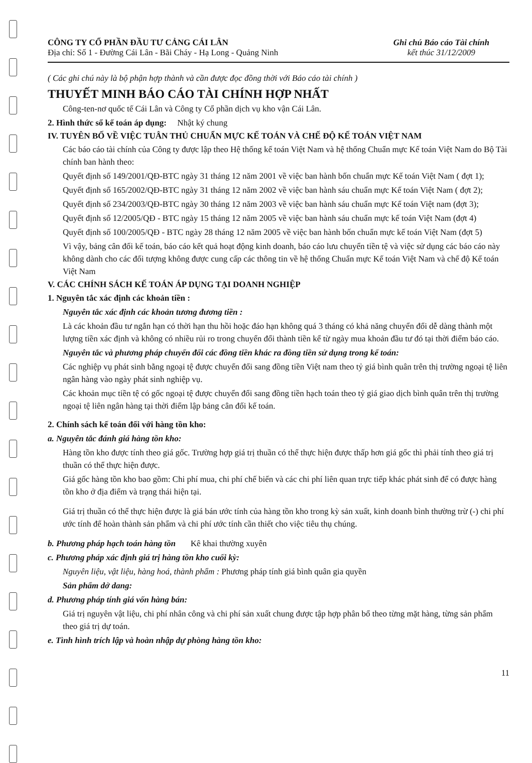CÔNG TY CỔ PHẦN ĐẦU TƯ CẢNG CÁI LÂN
Địa chỉ: Số 1 - Đường Cái Lân - Bãi Cháy - Hạ Long - Quảng Ninh
Ghi chú Báo cáo Tài chính
kết thúc 31/12/2009
( Các ghi chú này là bộ phận hợp thành và cần được đọc đồng thời với Báo cáo tài chính )
THUYẾT MINH BÁO CÁO TÀI CHÍNH HỢP NHẤT
Công-ten-nơ quốc tế Cái Lân và Công ty Cổ phần dịch vụ kho vận Cái Lân.
2. Hình thức sổ kế toán áp dụng: Nhật ký chung
IV. TUYÊN BỐ VỀ VIỆC TUÂN THỦ CHUẨN MỰC KẾ TOÁN VÀ CHẾ ĐỘ KẾ TOÁN VIỆT NAM
Các báo cáo tài chính của Công ty được lập theo Hệ thống kế toán Việt Nam và hệ thống Chuẩn mực Kế toán Việt Nam do Bộ Tài chính ban hành theo:
Quyết định số 149/2001/QĐ-BTC ngày 31 tháng 12 năm 2001 về việc ban hành bốn chuẩn mực Kế toán Việt Nam ( đợt 1);
Quyết định số 165/2002/QĐ-BTC ngày 31 tháng 12 năm 2002 về việc ban hành sáu chuẩn mực Kế toán Việt Nam ( đợt 2);
Quyết định số 234/2003/QĐ-BTC ngày 30 tháng 12 năm 2003 về việc ban hành sáu chuẩn mực Kế toán Việt nam (đợt 3);
Quyết định số 12/2005/QĐ - BTC ngày 15 tháng 12 năm 2005 về việc ban hành sáu chuẩn mực kế toán Việt Nam (đợt 4)
Quyết định số 100/2005/QĐ - BTC ngày 28 tháng 12 năm 2005 về việc ban hành bốn chuẩn mực kế toán Việt Nam (đợt 5)
Vì vậy, bảng cân đối kế toán, báo cáo kết quả hoạt động kinh doanh, báo cáo lưu chuyển tiền tệ và việc sử dụng các báo cáo này không dành cho các đối tượng không được cung cấp các thông tin về hệ thống Chuẩn mực Kế toán Việt Nam và chế độ Kế toán Việt Nam
V. CÁC CHÍNH SÁCH KẾ TOÁN ÁP DỤNG TẠI DOANH NGHIỆP
1. Nguyên tắc xác định các khoản tiền :
Nguyên tắc xác định các khoản tương đương tiền :
Là các khoản đầu tư ngắn hạn có thời hạn thu hồi hoặc đáo hạn không quá 3 tháng có khả năng chuyển đổi dễ dàng thành một lượng tiền xác định và không có nhiều rủi ro trong chuyển đổi thành tiền kể từ ngày mua khoản đầu tư đó tại thời điểm báo cáo.
Nguyên tắc và phương pháp chuyển đổi các đồng tiền khác ra đồng tiền sử dụng trong kế toán:
Các nghiệp vụ phát sinh bằng ngoại tệ được chuyển đổi sang đồng tiền Việt nam theo tỷ giá bình quân trên thị trường ngoại tệ liên ngân hàng vào ngày phát sinh nghiệp vụ.
Các khoản mục tiền tệ có gốc ngoại tệ được chuyển đổi sang đồng tiền hạch toán theo tỷ giá giao dịch bình quân trên thị trường ngoại tệ liên ngân hàng tại thời điểm lập bảng cân đối kế toán.
2. Chính sách kế toán đối với hàng tồn kho:
a. Nguyên tắc đánh giá hàng tồn kho:
Hàng tồn kho được tính theo giá gốc. Trường hợp giá trị thuần có thể thực hiện được thấp hơn giá gốc thì phải tính theo giá trị thuần có thể thực hiện được.
Giá gốc hàng tồn kho bao gồm: Chi phí mua, chi phí chế biến và các chi phí liên quan trực tiếp khác phát sinh để có được hàng tồn kho ở địa điểm và trạng thái hiện tại.
Giá trị thuần có thể thực hiện được là giá bán ước tính của hàng tồn kho trong kỳ sản xuất, kinh doanh bình thường trừ (-) chi phí ước tính để hoàn thành sản phẩm và chi phí ước tính cần thiết cho việc tiêu thụ chúng.
b. Phương pháp hạch toán hàng tồn Kê khai thường xuyên
c. Phương pháp xác định giá trị hàng tồn kho cuối kỳ:
Nguyên liệu, vật liệu, hàng hoá, thành phẩm : Phương pháp tính giá bình quân gia quyền
Sản phẩm dở dang:
d. Phương pháp tính giá vốn hàng bán:
Giá trị nguyên vật liệu, chi phí nhân công và chi phí sản xuất chung được tập hợp phân bổ theo từng mặt hàng, từng sản phẩm theo giá trị dự toán.
e. Tình hình trích lập và hoàn nhập dự phòng hàng tồn kho:
11